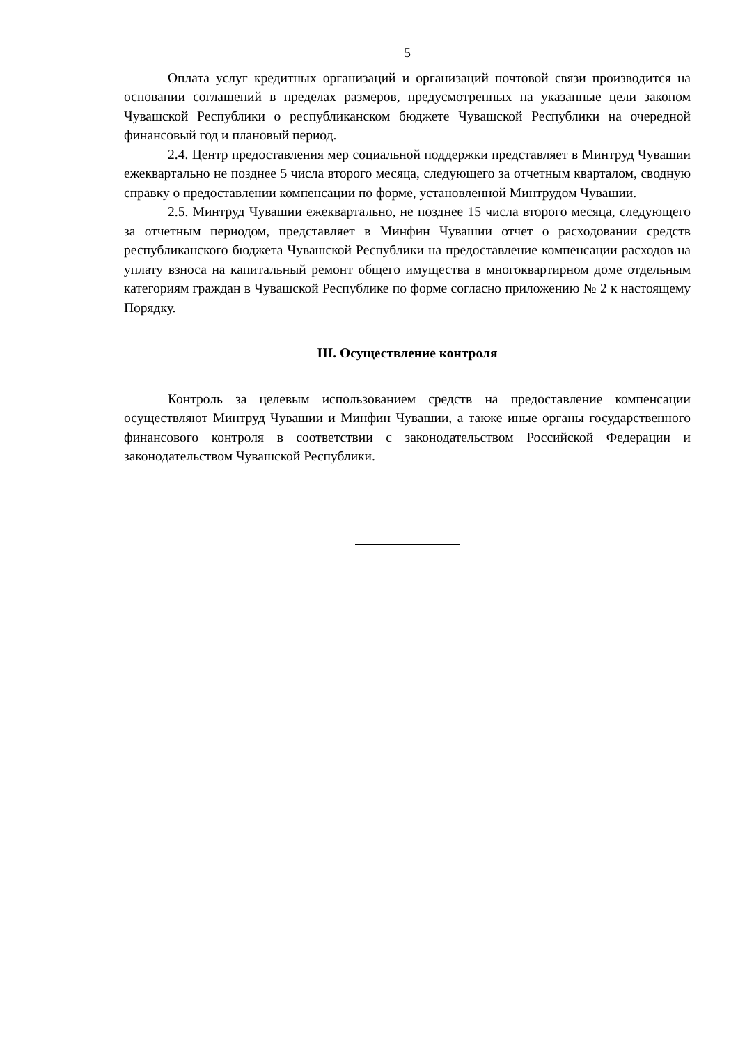5
Оплата услуг кредитных организаций и организаций почтовой связи производится на основании соглашений в пределах размеров, предусмотренных на указанные цели законом Чувашской Республики о республиканском бюджете Чувашской Республики на очередной финансовый год и плановый период.
2.4. Центр предоставления мер социальной поддержки представляет в Минтруд Чувашии ежеквартально не позднее 5 числа второго месяца, следующего за отчетным кварталом, сводную справку о предоставлении компенсации по форме, установленной Минтрудом Чувашии.
2.5. Минтруд Чувашии ежеквартально, не позднее 15 числа второго месяца, следующего за отчетным периодом, представляет в Минфин Чувашии отчет о расходовании средств республиканского бюджета Чувашской Республики на предоставление компенсации расходов на уплату взноса на капитальный ремонт общего имущества в многоквартирном доме отдельным категориям граждан в Чувашской Республике по форме согласно приложению № 2 к настоящему Порядку.
III. Осуществление контроля
Контроль за целевым использованием средств на предоставление компенсации осуществляют Минтруд Чувашии и Минфин Чувашии, а также иные органы государственного финансового контроля в соответствии с законодательством Российской Федерации и законодательством Чувашской Республики.